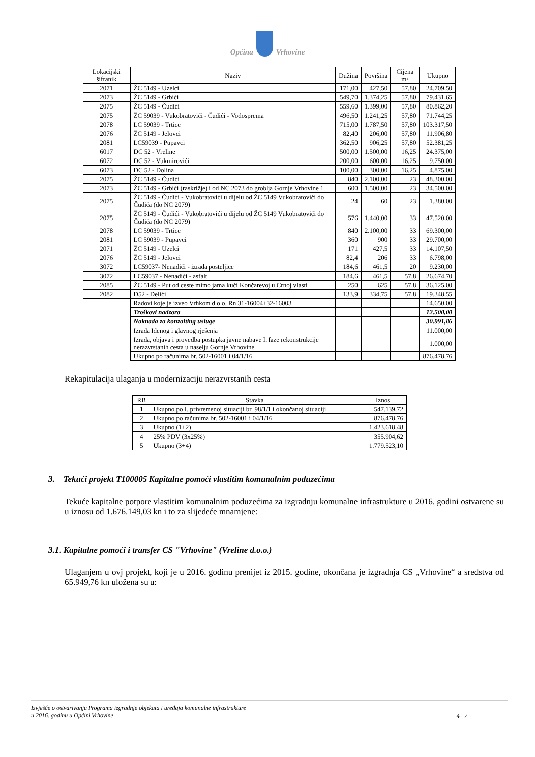Općina Vrhovine
| Lokacijski šifranik | Naziv | Dužina | Površina | Cijena m² | Ukupno |
| --- | --- | --- | --- | --- | --- |
| 2071 | ŽC 5149 - Uzelci | 171,00 | 427,50 | 57,80 | 24.709,50 |
| 2073 | ŽC 5149 - Grbići | 549,70 | 1.374,25 | 57,80 | 79.431,65 |
| 2075 | ŽC 5149 - Čudići | 559,60 | 1.399,00 | 57,80 | 80.862,20 |
| 2075 | ŽC 59039 - Vukobratovići - Čudići - Vodosprema | 496,50 | 1.241,25 | 57,80 | 71.744,25 |
| 2078 | LC 59039 - Trtice | 715,00 | 1.787,50 | 57,80 | 103.317,50 |
| 2076 | ŽC 5149 - Jelovci | 82,40 | 206,00 | 57,80 | 11.906,80 |
| 2081 | LC59039 - Pupavci | 362,50 | 906,25 | 57,80 | 52.381,25 |
| 6017 | DC 52 - Vreline | 500,00 | 1.500,00 | 16,25 | 24.375,00 |
| 6072 | DC 52 - Vukmirovići | 200,00 | 600,00 | 16,25 | 9.750,00 |
| 6073 | DC 52 - Dolina | 100,00 | 300,00 | 16,25 | 4.875,00 |
| 2075 | ŽC 5149 - Čudići | 840 | 2.100,00 | 23 | 48.300,00 |
| 2073 | ŽC 5149 - Grbići (raskrižje) i od NC 2073 do groblja Gornje Vrhovine 1 | 600 | 1.500,00 | 23 | 34.500,00 |
| 2075 | ŽC 5149 - Čudići - Vukobratovići u dijelu od ŽC 5149 Vukobratovići do Čudića (do NC 2079) | 24 | 60 | 23 | 1.380,00 |
| 2075 | ŽC 5149 - Čudići - Vukobratovići u dijelu od ŽC 5149 Vukobratovići do Čudića (do NC 2079) | 576 | 1.440,00 | 33 | 47.520,00 |
| 2078 | LC 59039 - Trtice | 840 | 2.100,00 | 33 | 69.300,00 |
| 2081 | LC 59039 - Pupavci | 360 | 900 | 33 | 29.700,00 |
| 2071 | ŽC 5149 - Uzelci | 171 | 427,5 | 33 | 14.107,50 |
| 2076 | ŽC 5149 - Jelovci | 82,4 | 206 | 33 | 6.798,00 |
| 3072 | LC59037- Nenadići - izrada posteljice | 184,6 | 461,5 | 20 | 9.230,00 |
| 3072 | LC59037 - Nenadići - asfalt | 184,6 | 461,5 | 57,8 | 26.674,70 |
| 2085 | ŽC 5149 - Put od ceste mimo jama kući Končarevoj u Crnoj vlasti | 250 | 625 | 57,8 | 36.125,00 |
| 2082 | D52 - Delići | 133,9 | 334,75 | 57,8 | 19.348,55 |
| | Radovi koje je izveo Vrhkom d.o.o. Rn 31-16004+32-16003 | | | | 14.650,00 |
| | Troškovi nadzora | | | | 12.500,00 |
| | Naknada za konzalting usluge | | | | 30.991,86 |
| | Izrada Idenog i glavnog rješenja | | | | 11.000,00 |
| | Izrada, objava i provedba postupka javne nabave I. faze rekonstrukcije nerazvrstanih cesta u naselju Gornje Vrhovine | | | | 1.000,00 |
| | Ukupno po računima br. 502-16001 i 04/1/16 | | | | 876.478,76 |
Rekapitulacija ulaganja u modernizaciju nerazvrstanih cesta
| RB | Stavka | Iznos |
| --- | --- | --- |
| 1 | Ukupno po I. privremenoj situaciji br. 98/1/1 i okončanoj situaciji | 547.139,72 |
| 2 | Ukupno po računima br. 502-16001 i 04/1/16 | 876.478,76 |
| 3 | Ukupno (1+2) | 1.423.618,48 |
| 4 | 25% PDV (3x25%) | 355.904,62 |
| 5 | Ukupno (3+4) | 1.779.523,10 |
3. Tekući projekt T100005 Kapitalne pomoći vlastitim komunalnim poduzećima
Tekuće kapitalne potpore vlastitim komunalnim poduzećima za izgradnju komunalne infrastrukture u 2016. godini ostvarene su u iznosu od 1.676.149,03 kn i to za slijedeće mnamjene:
3.1. Kapitalne pomoći i transfer CS "Vrhovine" (Vreline d.o.o.)
Ulaganjem u ovj projekt, koji je u 2016. godinu prenijet iz 2015. godine, okončana je izgradnja CS „Vrhovine“ a sredstva od 65.949,76 kn uložena su u:
Izvješće o ostvarivanju Programa izgradnje objekata i uređaja komunalne infrastrukture
u 2016. godinu u Općini Vrhovine
4 | 7